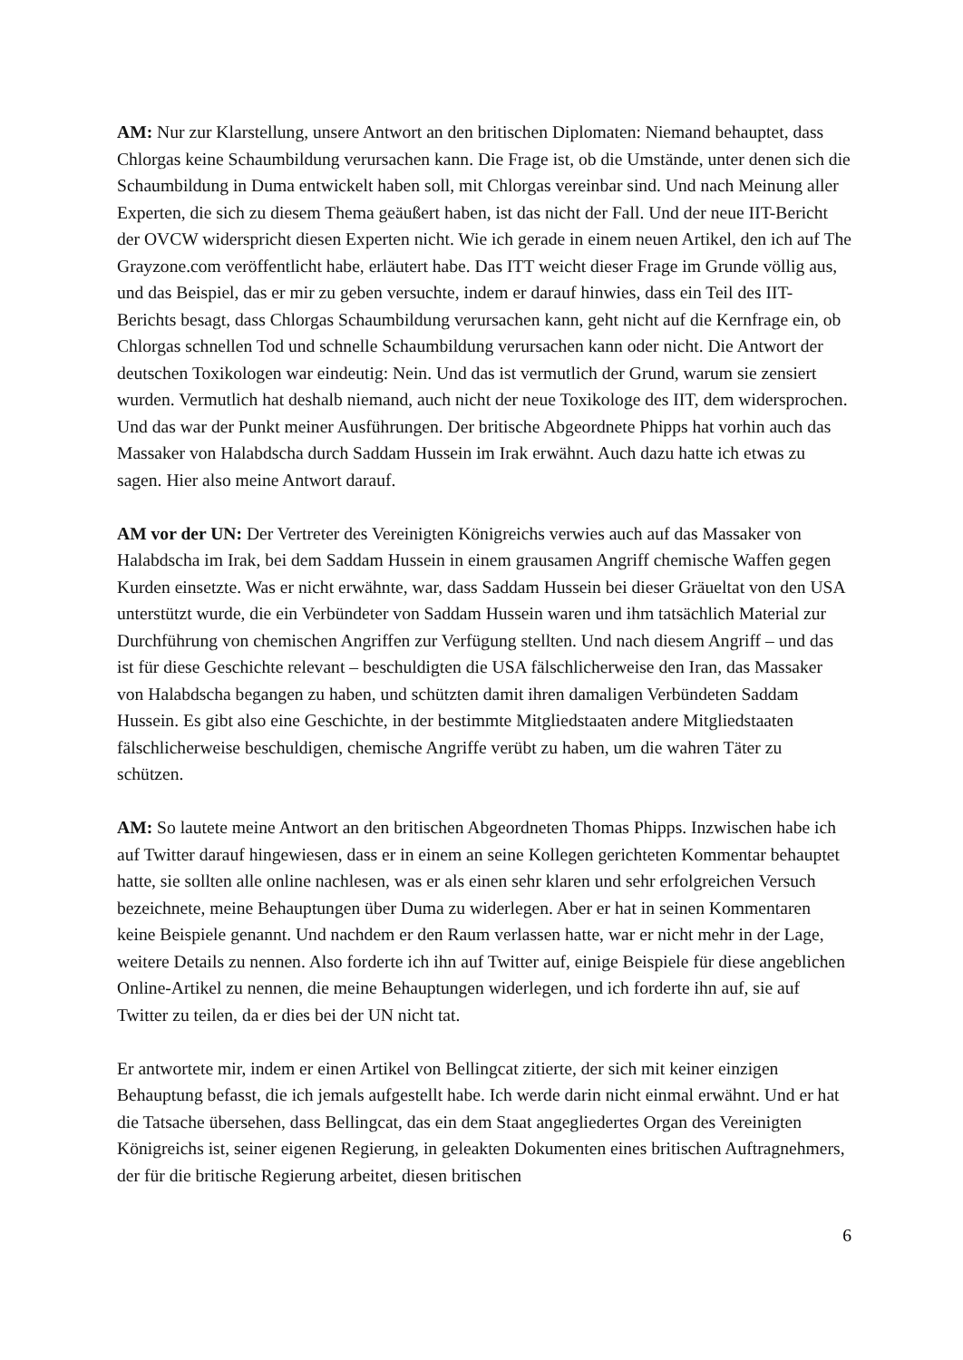AM: Nur zur Klarstellung, unsere Antwort an den britischen Diplomaten: Niemand behauptet, dass Chlorgas keine Schaumbildung verursachen kann. Die Frage ist, ob die Umstände, unter denen sich die Schaumbildung in Duma entwickelt haben soll, mit Chlorgas vereinbar sind. Und nach Meinung aller Experten, die sich zu diesem Thema geäußert haben, ist das nicht der Fall. Und der neue IIT-Bericht der OVCW widerspricht diesen Experten nicht. Wie ich gerade in einem neuen Artikel, den ich auf The Grayzone.com veröffentlicht habe, erläutert habe. Das ITT weicht dieser Frage im Grunde völlig aus, und das Beispiel, das er mir zu geben versuchte, indem er darauf hinwies, dass ein Teil des IIT-Berichts besagt, dass Chlorgas Schaumbildung verursachen kann, geht nicht auf die Kernfrage ein, ob Chlorgas schnellen Tod und schnelle Schaumbildung verursachen kann oder nicht. Die Antwort der deutschen Toxikologen war eindeutig: Nein. Und das ist vermutlich der Grund, warum sie zensiert wurden. Vermutlich hat deshalb niemand, auch nicht der neue Toxikologe des IIT, dem widersprochen. Und das war der Punkt meiner Ausführungen. Der britische Abgeordnete Phipps hat vorhin auch das Massaker von Halabdscha durch Saddam Hussein im Irak erwähnt. Auch dazu hatte ich etwas zu sagen. Hier also meine Antwort darauf.
AM vor der UN: Der Vertreter des Vereinigten Königreichs verwies auch auf das Massaker von Halabdscha im Irak, bei dem Saddam Hussein in einem grausamen Angriff chemische Waffen gegen Kurden einsetzte. Was er nicht erwähnte, war, dass Saddam Hussein bei dieser Gräueltat von den USA unterstützt wurde, die ein Verbündeter von Saddam Hussein waren und ihm tatsächlich Material zur Durchführung von chemischen Angriffen zur Verfügung stellten. Und nach diesem Angriff – und das ist für diese Geschichte relevant – beschuldigten die USA fälschlicherweise den Iran, das Massaker von Halabdscha begangen zu haben, und schützten damit ihren damaligen Verbündeten Saddam Hussein. Es gibt also eine Geschichte, in der bestimmte Mitgliedstaaten andere Mitgliedstaaten fälschlicherweise beschuldigen, chemische Angriffe verübt zu haben, um die wahren Täter zu schützen.
AM: So lautete meine Antwort an den britischen Abgeordneten Thomas Phipps. Inzwischen habe ich auf Twitter darauf hingewiesen, dass er in einem an seine Kollegen gerichteten Kommentar behauptet hatte, sie sollten alle online nachlesen, was er als einen sehr klaren und sehr erfolgreichen Versuch bezeichnete, meine Behauptungen über Duma zu widerlegen. Aber er hat in seinen Kommentaren keine Beispiele genannt. Und nachdem er den Raum verlassen hatte, war er nicht mehr in der Lage, weitere Details zu nennen. Also forderte ich ihn auf Twitter auf, einige Beispiele für diese angeblichen Online-Artikel zu nennen, die meine Behauptungen widerlegen, und ich forderte ihn auf, sie auf Twitter zu teilen, da er dies bei der UN nicht tat.
Er antwortete mir, indem er einen Artikel von Bellingcat zitierte, der sich mit keiner einzigen Behauptung befasst, die ich jemals aufgestellt habe. Ich werde darin nicht einmal erwähnt. Und er hat die Tatsache übersehen, dass Bellingcat, das ein dem Staat angegliedertes Organ des Vereinigten Königreichs ist, seiner eigenen Regierung, in geleakten Dokumenten eines britischen Auftragnehmers, der für die britische Regierung arbeitet, diesen britischen
6